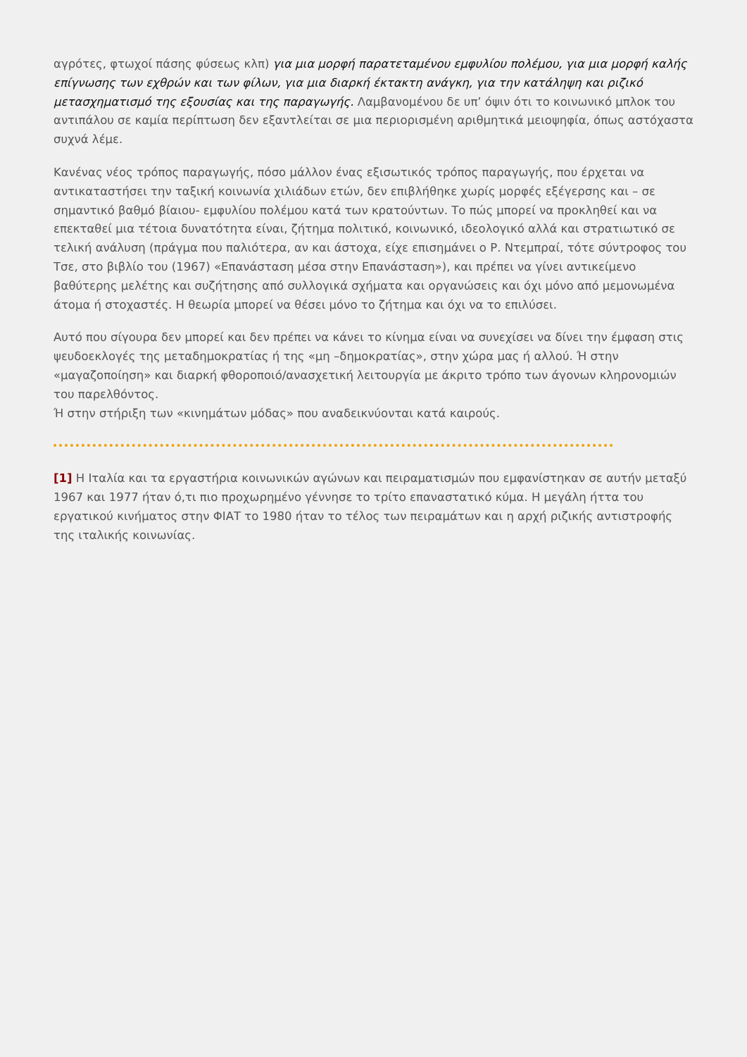αγρότες, φτωχοί πάσης φύσεως κλπ) για μια μορφή παρατεταμένου εμφυλίου πολέμου, για μια μορφή καλής επίγνωσης των εχθρών και των φίλων, για μια διαρκή έκτακτη ανάγκη, για την κατάληψη και ριζικό μετασχηματισμό της εξουσίας και της παραγωγής. Λαμβανομένου δε υπ’ όψιν ότι το κοινωνικό μπλοκ του αντιπάλου σε καμία περίπτωση δεν εξαντλείται σε μια περιορισμένη αριθμητικά μειοψηφία, όπως αστόχαστα συχνά λέμε.
Κανένας νέος τρόπος παραγωγής, πόσο μάλλον ένας εξισωτικός τρόπος παραγωγής, που έρχεται να αντικαταστήσει την ταξική κοινωνία χιλιάδων ετών, δεν επιβλήθηκε χωρίς μορφές εξέγερσης και – σε σημαντικό βαθμό βίαιου- εμφυλίου πολέμου κατά των κρατούντων. Το πώς μπορεί να προκληθεί και να επεκταθεί μια τέτοια δυνατότητα είναι, ζήτημα πολιτικό, κοινωνικό, ιδεολογικό αλλά και στρατιωτικό σε τελική ανάλυση (πράγμα που παλιότερα, αν και άστοχα, είχε επισημάνει ο Ρ. Ντεμπραί, τότε σύντροφος του Τσε, στο βιβλίο του (1967) «Επανάσταση μέσα στην Επανάσταση»), και πρέπει να γίνει αντικείμενο βαθύτερης μελέτης και συζήτησης από συλλογικά σχήματα και οργανώσεις και όχι μόνο από μεμονωμένα άτομα ή στοχαστές. Η θεωρία μπορεί να θέσει μόνο το ζήτημα και όχι να το επιλύσει.
Αυτό που σίγουρα δεν μπορεί και δεν πρέπει να κάνει το κίνημα είναι να συνεχίσει να δίνει την έμφαση στις ψευδοεκλογές της μεταδημοκρατίας ή της «μη –δημοκρατίας», στην χώρα μας ή αλλού. Ή στην «μαγαζοποίηση» και διαρκή φθοροποιό/ανασχετική λειτουργία με άκριτο τρόπο των άγονων κληρονομιών του παρελθόντος.
Ή στην στήριξη των «κινημάτων μόδας» που αναδεικνύονται κατά καιρούς.
[1] Η Ιταλία και τα εργαστήρια κοινωνικών αγώνων και πειραματισμών που εμφανίστηκαν σε αυτήν μεταξύ 1967 και 1977 ήταν ό,τι πιο προχωρημένο γέννησε το τρίτο επαναστατικό κύμα. Η μεγάλη ήττα του εργατικού κινήματος στην ΦΙΑΤ το 1980 ήταν το τέλος των πειραμάτων και η αρχή ριζικής αντιστροφής της ιταλικής κοινωνίας.